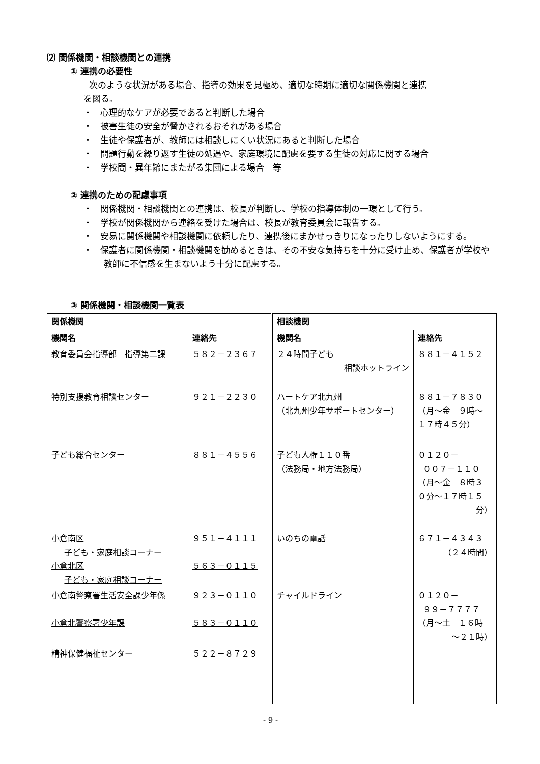⑵ 関係機関・相談機関との連携
① 連携の必要性
次のような状況がある場合、指導の効果を見極め、適切な時期に適切な関係機関と連携
を図る。
・ 心理的なケアが必要であると判断した場合
・ 被害生徒の安全が脅かされるおそれがある場合
・ 生徒や保護者が、教師には相談しにくい状況にあると判断した場合
・ 問題行動を繰り返す生徒の処遇や、家庭環境に配慮を要する生徒の対応に関する場合
・ 学校間・異年齢にまたがる集団による場合　等
② 連携のための配慮事項
・ 関係機関・相談機関との連携は、校長が判断し、学校の指導体制の一環として行う。
・ 学校が関係機関から連絡を受けた場合は、校長が教育委員会に報告する。
・ 安易に関係機関や相談機関に依頼したり、連携後にまかせっきりになったりしないようにする。
・ 保護者に関係機関・相談機関を勧めるときは、その不安な気持ちを十分に受け止め、保護者が学校や教師に不信感を生まないよう十分に配慮する。
③ 関係機関・相談機関一覧表
| 関係機関 | | 相談機関 | |
| --- | --- | --- | --- |
| 機関名 | 連絡先 | 機関名 | 連絡先 |
| 教育委員会指導部 指導第二課 | ５８２－２３６７ | ２４時間子ども 相談ホットライン | ８８１－４１５２ |
| 特別支援教育相談センター | ９２１－２２３０ | ハートケア北九州 （北九州少年サポートセンター） | ８８１－７８３０ （月～金 ９時～ １７時４５分） |
| 子ども総合センター | ８８１－４５５６ | 子ども人権１１０番 （法務局・地方法務局） | ０１２０－ ００７－１１０ （月～金 ８時３ ０分～１７時１５ 分） |
| 小倉南区 子ども・家庭相談コーナー 小倉北区 子ども・家庭相談コーナー | ９５１－４１１１ ５６３－０１１５ | いのちの電話 | ６７１－４３４３ （２４時間） |
| 小倉南警察署生活安全課少年係 小倉北警察署少年課 | ９２３－０１１０ ５８３－０１１０ | チャイルドライン | ０１２０－ ９９－７７７７ （月～土 １６時 ～２１時） |
| 精神保健福祉センター | ５２２－８７２９ | | |
- 9 -